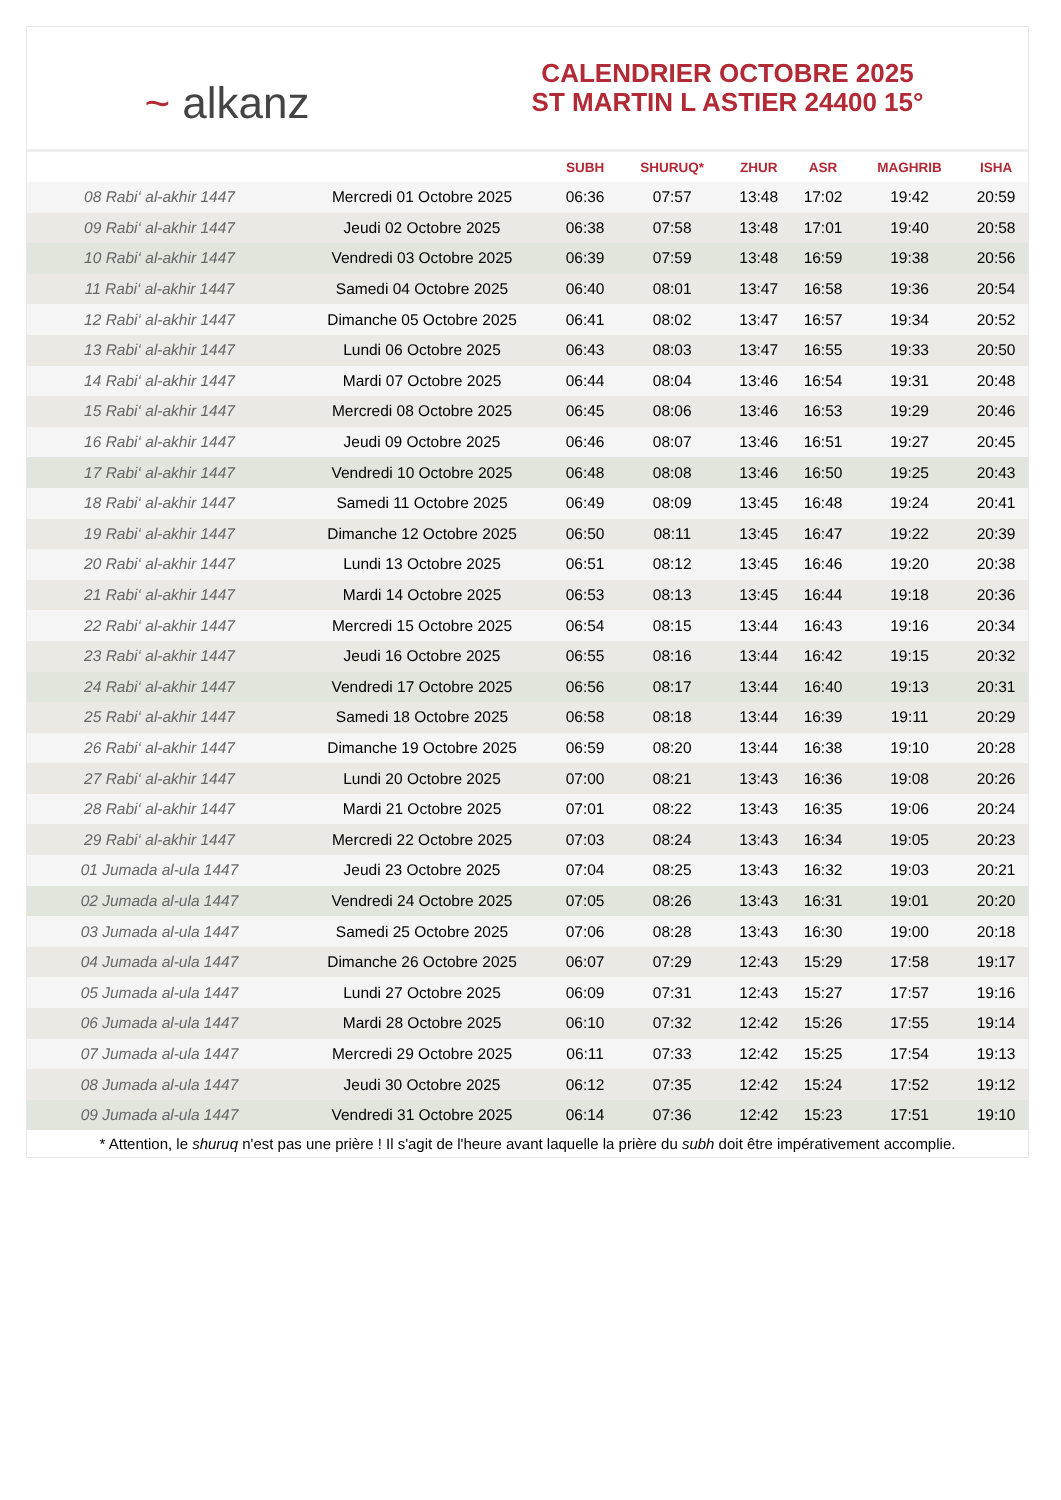~ alkanz
CALENDRIER OCTOBRE 2025
ST MARTIN L ASTIER 24400 15°
| | | SUBH | SHURUQ* | ZHUR | ASR | MAGHRIB | ISHA |
| --- | --- | --- | --- | --- | --- | --- | --- |
| 08 Rabi‘ al-akhir 1447 | Mercredi 01 Octobre 2025 | 06:36 | 07:57 | 13:48 | 17:02 | 19:42 | 20:59 |
| 09 Rabi‘ al-akhir 1447 | Jeudi 02 Octobre 2025 | 06:38 | 07:58 | 13:48 | 17:01 | 19:40 | 20:58 |
| 10 Rabi‘ al-akhir 1447 | Vendredi 03 Octobre 2025 | 06:39 | 07:59 | 13:48 | 16:59 | 19:38 | 20:56 |
| 11 Rabi‘ al-akhir 1447 | Samedi 04 Octobre 2025 | 06:40 | 08:01 | 13:47 | 16:58 | 19:36 | 20:54 |
| 12 Rabi‘ al-akhir 1447 | Dimanche 05 Octobre 2025 | 06:41 | 08:02 | 13:47 | 16:57 | 19:34 | 20:52 |
| 13 Rabi‘ al-akhir 1447 | Lundi 06 Octobre 2025 | 06:43 | 08:03 | 13:47 | 16:55 | 19:33 | 20:50 |
| 14 Rabi‘ al-akhir 1447 | Mardi 07 Octobre 2025 | 06:44 | 08:04 | 13:46 | 16:54 | 19:31 | 20:48 |
| 15 Rabi‘ al-akhir 1447 | Mercredi 08 Octobre 2025 | 06:45 | 08:06 | 13:46 | 16:53 | 19:29 | 20:46 |
| 16 Rabi‘ al-akhir 1447 | Jeudi 09 Octobre 2025 | 06:46 | 08:07 | 13:46 | 16:51 | 19:27 | 20:45 |
| 17 Rabi‘ al-akhir 1447 | Vendredi 10 Octobre 2025 | 06:48 | 08:08 | 13:46 | 16:50 | 19:25 | 20:43 |
| 18 Rabi‘ al-akhir 1447 | Samedi 11 Octobre 2025 | 06:49 | 08:09 | 13:45 | 16:48 | 19:24 | 20:41 |
| 19 Rabi‘ al-akhir 1447 | Dimanche 12 Octobre 2025 | 06:50 | 08:11 | 13:45 | 16:47 | 19:22 | 20:39 |
| 20 Rabi‘ al-akhir 1447 | Lundi 13 Octobre 2025 | 06:51 | 08:12 | 13:45 | 16:46 | 19:20 | 20:38 |
| 21 Rabi‘ al-akhir 1447 | Mardi 14 Octobre 2025 | 06:53 | 08:13 | 13:45 | 16:44 | 19:18 | 20:36 |
| 22 Rabi‘ al-akhir 1447 | Mercredi 15 Octobre 2025 | 06:54 | 08:15 | 13:44 | 16:43 | 19:16 | 20:34 |
| 23 Rabi‘ al-akhir 1447 | Jeudi 16 Octobre 2025 | 06:55 | 08:16 | 13:44 | 16:42 | 19:15 | 20:32 |
| 24 Rabi‘ al-akhir 1447 | Vendredi 17 Octobre 2025 | 06:56 | 08:17 | 13:44 | 16:40 | 19:13 | 20:31 |
| 25 Rabi‘ al-akhir 1447 | Samedi 18 Octobre 2025 | 06:58 | 08:18 | 13:44 | 16:39 | 19:11 | 20:29 |
| 26 Rabi‘ al-akhir 1447 | Dimanche 19 Octobre 2025 | 06:59 | 08:20 | 13:44 | 16:38 | 19:10 | 20:28 |
| 27 Rabi‘ al-akhir 1447 | Lundi 20 Octobre 2025 | 07:00 | 08:21 | 13:43 | 16:36 | 19:08 | 20:26 |
| 28 Rabi‘ al-akhir 1447 | Mardi 21 Octobre 2025 | 07:01 | 08:22 | 13:43 | 16:35 | 19:06 | 20:24 |
| 29 Rabi‘ al-akhir 1447 | Mercredi 22 Octobre 2025 | 07:03 | 08:24 | 13:43 | 16:34 | 19:05 | 20:23 |
| 01 Jumada al-ula 1447 | Jeudi 23 Octobre 2025 | 07:04 | 08:25 | 13:43 | 16:32 | 19:03 | 20:21 |
| 02 Jumada al-ula 1447 | Vendredi 24 Octobre 2025 | 07:05 | 08:26 | 13:43 | 16:31 | 19:01 | 20:20 |
| 03 Jumada al-ula 1447 | Samedi 25 Octobre 2025 | 07:06 | 08:28 | 13:43 | 16:30 | 19:00 | 20:18 |
| 04 Jumada al-ula 1447 | Dimanche 26 Octobre 2025 | 06:07 | 07:29 | 12:43 | 15:29 | 17:58 | 19:17 |
| 05 Jumada al-ula 1447 | Lundi 27 Octobre 2025 | 06:09 | 07:31 | 12:43 | 15:27 | 17:57 | 19:16 |
| 06 Jumada al-ula 1447 | Mardi 28 Octobre 2025 | 06:10 | 07:32 | 12:42 | 15:26 | 17:55 | 19:14 |
| 07 Jumada al-ula 1447 | Mercredi 29 Octobre 2025 | 06:11 | 07:33 | 12:42 | 15:25 | 17:54 | 19:13 |
| 08 Jumada al-ula 1447 | Jeudi 30 Octobre 2025 | 06:12 | 07:35 | 12:42 | 15:24 | 17:52 | 19:12 |
| 09 Jumada al-ula 1447 | Vendredi 31 Octobre 2025 | 06:14 | 07:36 | 12:42 | 15:23 | 17:51 | 19:10 |
* Attention, le shuruq n'est pas une prière ! Il s'agit de l'heure avant laquelle la prière du subh doit être impérativement accomplie.